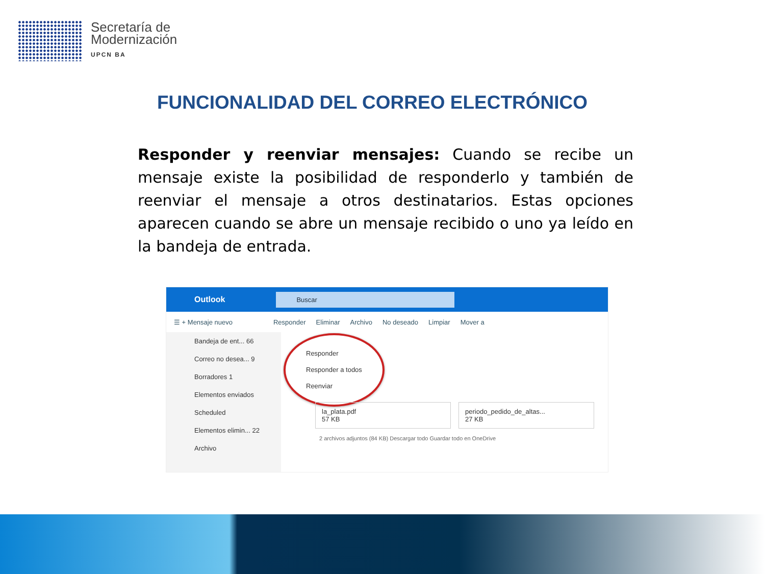Secretaría de
Modernización
UPCN BA
FUNCIONALIDAD DEL CORREO ELECTRÓNICO
Responder y reenviar mensajes: Cuando se recibe un mensaje existe la posibilidad de responderlo y también de reenviar el mensaje a otros destinatarios. Estas opciones aparecen cuando se abre un mensaje recibido o uno ya leído en la bandeja de entrada.
Outlook Buscar
☰ + Mensaje nuevo Responder Eliminar Archivo No deseado Limpiar Mover a
Bandeja de ent... 66
Correo no desea... 9
Borradores 1
Elementos enviados
Scheduled
Elementos elimin... 22
Archivo
Responder
Responder a todos
Reenviar
la_plata.pdf
57 KB
periodo_pedido_de_altas...
27 KB
2 archivos adjuntos (84 KB) Descargar todo Guardar todo en OneDrive